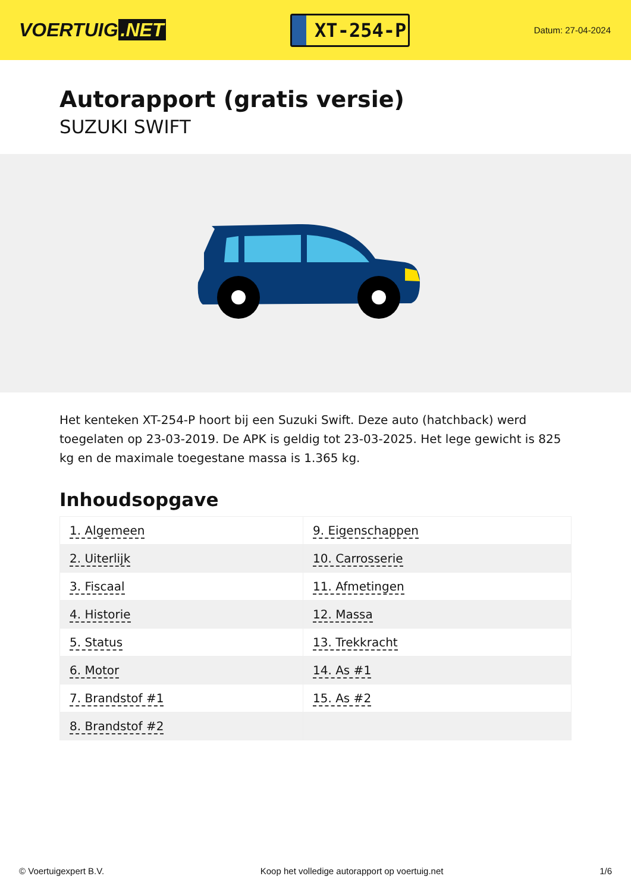VOERTUIG.NET
XT-254-P
Datum: 27-04-2024
Autorapport (gratis versie)
SUZUKI SWIFT
Het kenteken XT-254-P hoort bij een Suzuki Swift. Deze auto (hatchback) werd toegelaten op 23-03-2019. De APK is geldig tot 23-03-2025. Het lege gewicht is 825 kg en de maximale toegestane massa is 1.365 kg.
Inhoudsopgave
| 1. Algemeen | 9. Eigenschappen |
| 2. Uiterlijk | 10. Carrosserie |
| 3. Fiscaal | 11. Afmetingen |
| 4. Historie | 12. Massa |
| 5. Status | 13. Trekkracht |
| 6. Motor | 14. As #1 |
| 7. Brandstof #1 | 15. As #2 |
| 8. Brandstof #2 | |
© Voertuigexpert B.V. Koop het volledige autorapport op voertuig.net 1/6